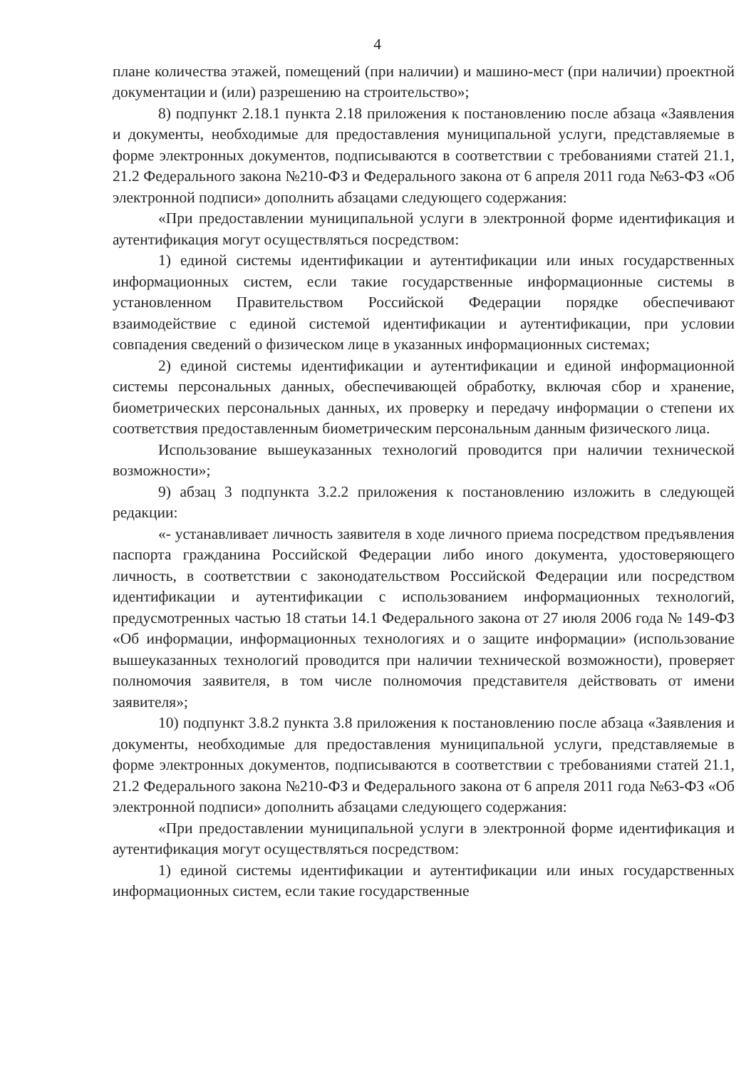4
плане количества этажей, помещений (при наличии) и машино-мест (при наличии) проектной документации и (или) разрешению на строительство»;
8) подпункт 2.18.1 пункта 2.18 приложения к постановлению после абзаца «Заявления и документы, необходимые для предоставления муниципальной услуги, представляемые в форме электронных документов, подписываются в соответствии с требованиями статей 21.1, 21.2 Федерального закона №210-ФЗ и Федерального закона от 6 апреля 2011 года №63-ФЗ «Об электронной подписи» дополнить абзацами следующего содержания:
«При предоставлении муниципальной услуги в электронной форме идентификация и аутентификация могут осуществляться посредством:
1) единой системы идентификации и аутентификации или иных государственных информационных систем, если такие государственные информационные системы в установленном Правительством Российской Федерации порядке обеспечивают взаимодействие с единой системой идентификации и аутентификации, при условии совпадения сведений о физическом лице в указанных информационных системах;
2) единой системы идентификации и аутентификации и единой информационной системы персональных данных, обеспечивающей обработку, включая сбор и хранение, биометрических персональных данных, их проверку и передачу информации о степени их соответствия предоставленным биометрическим персональным данным физического лица.
Использование вышеуказанных технологий проводится при наличии технической возможности»;
9) абзац 3 подпункта 3.2.2 приложения к постановлению изложить в следующей редакции:
«- устанавливает личность заявителя в ходе личного приема посредством предъявления паспорта гражданина Российской Федерации либо иного документа, удостоверяющего личность, в соответствии с законодательством Российской Федерации или посредством идентификации и аутентификации с использованием информационных технологий, предусмотренных частью 18 статьи 14.1 Федерального закона от 27 июля 2006 года № 149-ФЗ «Об информации, информационных технологиях и о защите информации» (использование вышеуказанных технологий проводится при наличии технической возможности), проверяет полномочия заявителя, в том числе полномочия представителя действовать от имени заявителя»;
10) подпункт 3.8.2 пункта 3.8 приложения к постановлению после абзаца «Заявления и документы, необходимые для предоставления муниципальной услуги, представляемые в форме электронных документов, подписываются в соответствии с требованиями статей 21.1, 21.2 Федерального закона №210-ФЗ и Федерального закона от 6 апреля 2011 года №63-ФЗ «Об электронной подписи» дополнить абзацами следующего содержания:
«При предоставлении муниципальной услуги в электронной форме идентификация и аутентификация могут осуществляться посредством:
1) единой системы идентификации и аутентификации или иных государственных информационных систем, если такие государственные